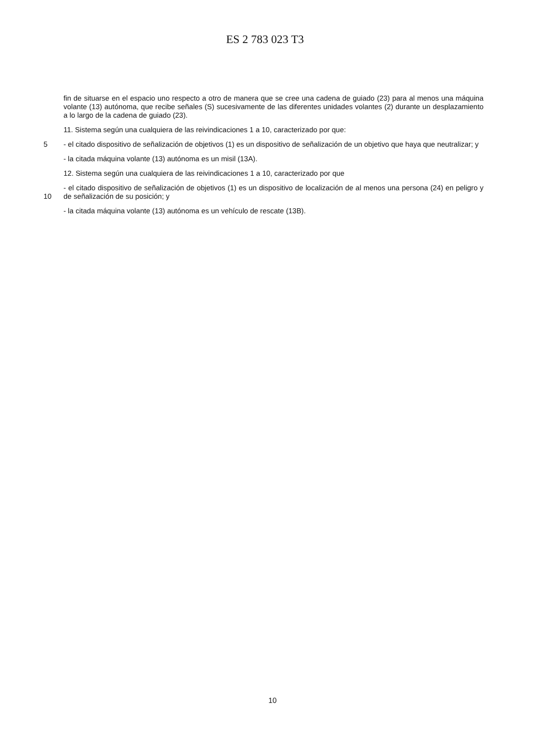ES 2 783 023 T3
fin de situarse en el espacio uno respecto a otro de manera que se cree una cadena de guiado (23) para al menos una máquina volante (13) autónoma, que recibe señales (S) sucesivamente de las diferentes unidades volantes (2) durante un desplazamiento a lo largo de la cadena de guiado (23).
11. Sistema según una cualquiera de las reivindicaciones 1 a 10, caracterizado por que:
5 - el citado dispositivo de señalización de objetivos (1) es un dispositivo de señalización de un objetivo que haya que neutralizar; y
- la citada máquina volante (13) autónoma es un misil (13A).
12. Sistema según una cualquiera de las reivindicaciones 1 a 10, caracterizado por que
10 - el citado dispositivo de señalización de objetivos (1) es un dispositivo de localización de al menos una persona (24) en peligro y de señalización de su posición; y
- la citada máquina volante (13) autónoma es un vehículo de rescate (13B).
10